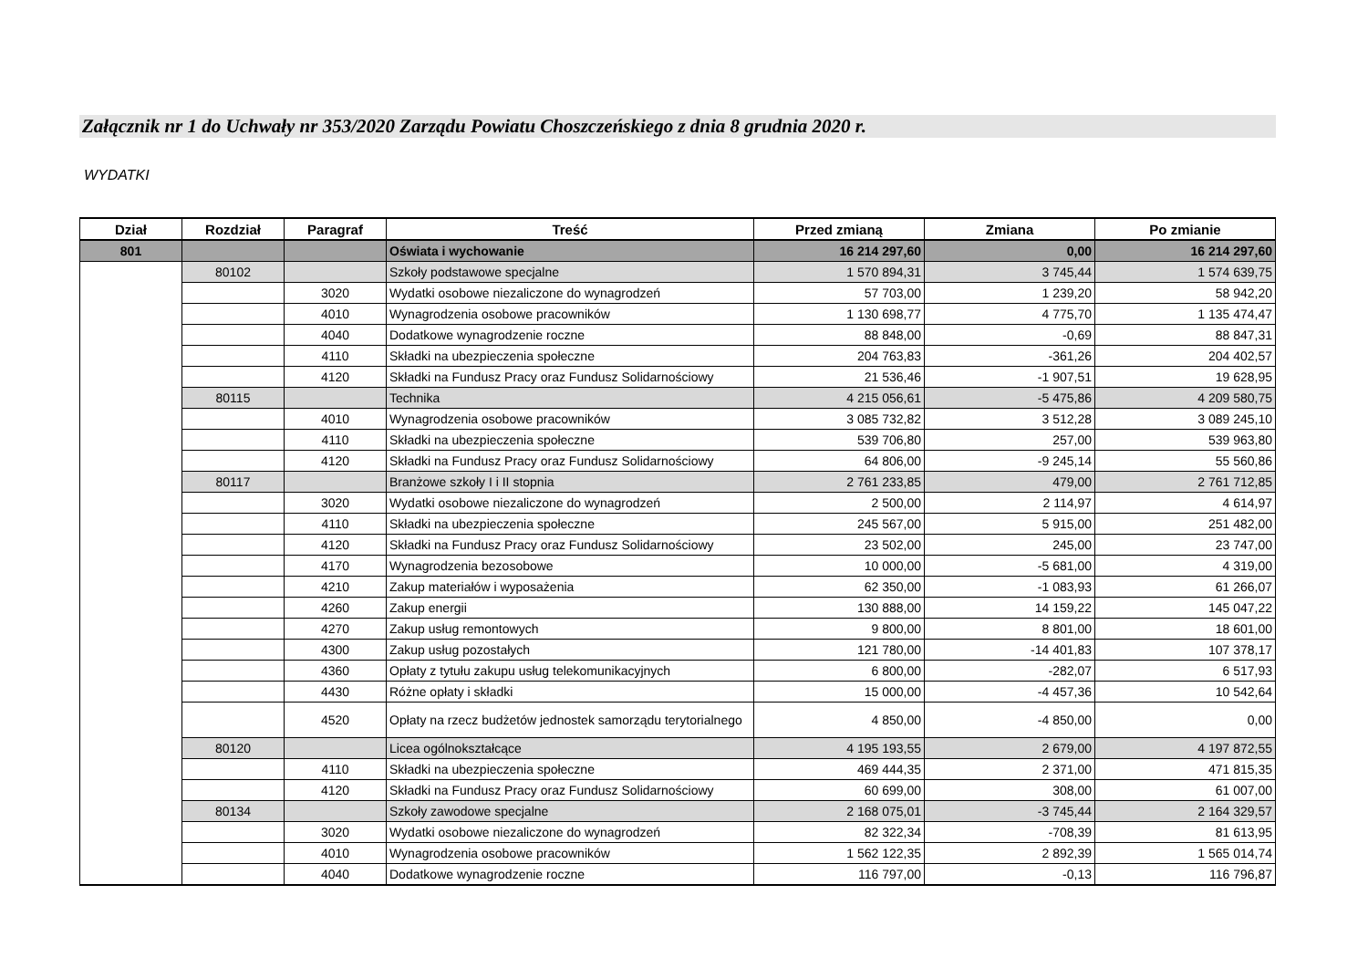Załącznik nr 1 do Uchwały nr 353/2020 Zarządu Powiatu Choszczeńskiego z dnia 8 grudnia 2020 r.
WYDATKI
| Dział | Rozdział | Paragraf | Treść | Przed zmianą | Zmiana | Po zmianie |
| --- | --- | --- | --- | --- | --- | --- |
| 801 | | | Oświata i wychowanie | 16 214 297,60 | 0,00 | 16 214 297,60 |
| | 80102 | | Szkoły podstawowe specjalne | 1 570 894,31 | 3 745,44 | 1 574 639,75 |
| | | 3020 | Wydatki osobowe niezaliczone do wynagrodzeń | 57 703,00 | 1 239,20 | 58 942,20 |
| | | 4010 | Wynagrodzenia osobowe pracowników | 1 130 698,77 | 4 775,70 | 1 135 474,47 |
| | | 4040 | Dodatkowe wynagrodzenie roczne | 88 848,00 | -0,69 | 88 847,31 |
| | | 4110 | Składki na ubezpieczenia społeczne | 204 763,83 | -361,26 | 204 402,57 |
| | | 4120 | Składki na Fundusz Pracy oraz Fundusz Solidarnościowy | 21 536,46 | -1 907,51 | 19 628,95 |
| | 80115 | | Technika | 4 215 056,61 | -5 475,86 | 4 209 580,75 |
| | | 4010 | Wynagrodzenia osobowe pracowników | 3 085 732,82 | 3 512,28 | 3 089 245,10 |
| | | 4110 | Składki na ubezpieczenia społeczne | 539 706,80 | 257,00 | 539 963,80 |
| | | 4120 | Składki na Fundusz Pracy oraz Fundusz Solidarnościowy | 64 806,00 | -9 245,14 | 55 560,86 |
| | 80117 | | Branżowe szkoły I i II stopnia | 2 761 233,85 | 479,00 | 2 761 712,85 |
| | | 3020 | Wydatki osobowe niezaliczone do wynagrodzeń | 2 500,00 | 2 114,97 | 4 614,97 |
| | | 4110 | Składki na ubezpieczenia społeczne | 245 567,00 | 5 915,00 | 251 482,00 |
| | | 4120 | Składki na Fundusz Pracy oraz Fundusz Solidarnościowy | 23 502,00 | 245,00 | 23 747,00 |
| | | 4170 | Wynagrodzenia bezosobowe | 10 000,00 | -5 681,00 | 4 319,00 |
| | | 4210 | Zakup materiałów i wyposażenia | 62 350,00 | -1 083,93 | 61 266,07 |
| | | 4260 | Zakup energii | 130 888,00 | 14 159,22 | 145 047,22 |
| | | 4270 | Zakup usług remontowych | 9 800,00 | 8 801,00 | 18 601,00 |
| | | 4300 | Zakup usług pozostałych | 121 780,00 | -14 401,83 | 107 378,17 |
| | | 4360 | Opłaty z tytułu zakupu usług telekomunikacyjnych | 6 800,00 | -282,07 | 6 517,93 |
| | | 4430 | Różne opłaty i składki | 15 000,00 | -4 457,36 | 10 542,64 |
| | | 4520 | Opłaty na rzecz budżetów jednostek samorządu terytorialnego | 4 850,00 | -4 850,00 | 0,00 |
| | 80120 | | Licea ogólnokształcące | 4 195 193,55 | 2 679,00 | 4 197 872,55 |
| | | 4110 | Składki na ubezpieczenia społeczne | 469 444,35 | 2 371,00 | 471 815,35 |
| | | 4120 | Składki na Fundusz Pracy oraz Fundusz Solidarnościowy | 60 699,00 | 308,00 | 61 007,00 |
| | 80134 | | Szkoły zawodowe specjalne | 2 168 075,01 | -3 745,44 | 2 164 329,57 |
| | | 3020 | Wydatki osobowe niezaliczone do wynagrodzeń | 82 322,34 | -708,39 | 81 613,95 |
| | | 4010 | Wynagrodzenia osobowe pracowników | 1 562 122,35 | 2 892,39 | 1 565 014,74 |
| | | 4040 | Dodatkowe wynagrodzenie roczne | 116 797,00 | -0,13 | 116 796,87 |